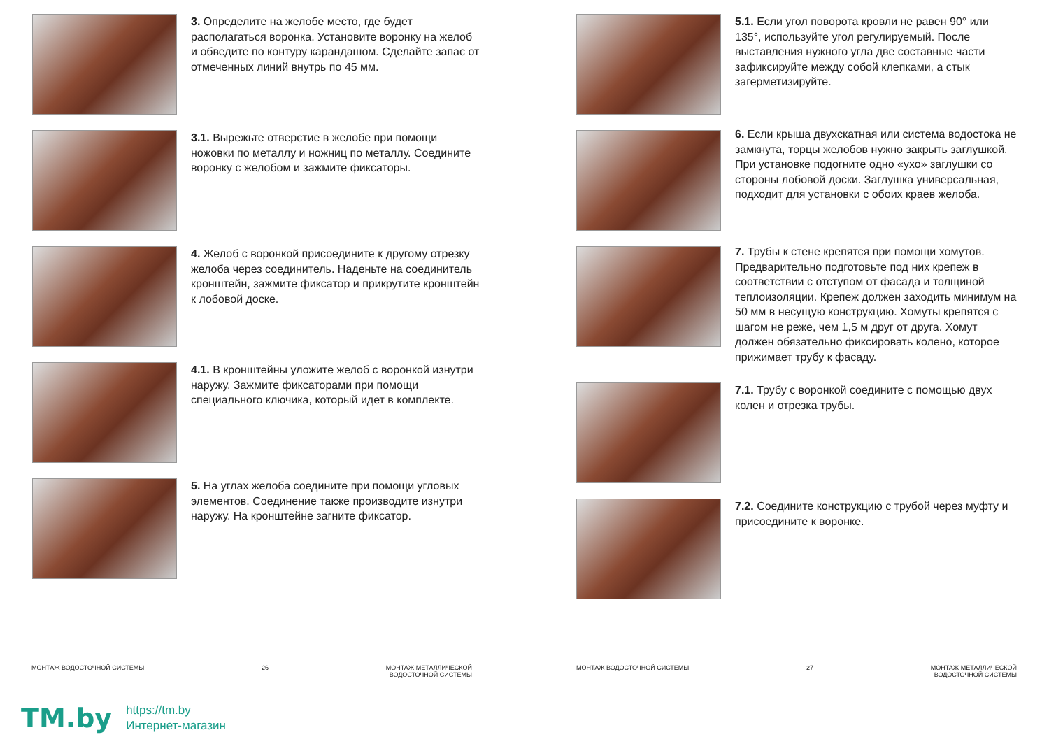3. Определите на желобе место, где будет располагаться воронка. Установите воронку на желоб и обведите по контуру карандашом. Сделайте запас от отмеченных линий внутрь по 45 мм.
3.1. Вырежьте отверстие в желобе при помощи ножовки по металлу и ножниц по металлу. Соедините воронку с желобом и зажмите фиксаторы.
4. Желоб с воронкой присоедините к другому отрезку желоба через соединитель. Наденьте на соединитель кронштейн, зажмите фиксатор и прикрутите кронштейн к лобовой доске.
4.1. В кронштейны уложите желоб с воронкой изнутри наружу. Зажмите фиксаторами при помощи специального ключика, который идет в комплекте.
5. На углах желоба соедините при помощи угловых элементов. Соединение также производите изнутри наружу. На кронштейне загните фиксатор.
5.1. Если угол поворота кровли не равен 90° или 135°, используйте угол регулируемый. После выставления нужного угла две составные части зафиксируйте между собой клепками, а стык загерметизируйте.
6. Если крыша двухскатная или система водостока не замкнута, торцы желобов нужно закрыть заглушкой. При установке подогните одно «ухо» заглушки со стороны лобовой доски. Заглушка универсальная, подходит для установки с обоих краев желоба.
7. Трубы к стене крепятся при помощи хомутов. Предварительно подготовьте под них крепеж в соответствии с отступом от фасада и толщиной теплоизоляции. Крепеж должен заходить минимум на 50 мм в несущую конструкцию. Хомуты крепятся с шагом не реже, чем 1,5 м друг от друга. Хомут должен обязательно фиксировать колено, которое прижимает трубу к фасаду.
7.1. Трубу с воронкой соедините с помощью двух колен и отрезка трубы.
7.2. Соедините конструкцию с трубой через муфту и присоедините к воронке.
МОНТАЖ ВОДОСТОЧНОЙ СИСТЕМЫ 26 МОНТАЖ МЕТАЛЛИЧЕСКОЙ
ВОДОСТОЧНОЙ СИСТЕМЫ
МОНТАЖ ВОДОСТОЧНОЙ СИСТЕМЫ 27 МОНТАЖ МЕТАЛЛИЧЕСКОЙ
ВОДОСТОЧНОЙ СИСТЕМЫ
TM.by
https://tm.by
Интернет-магазин